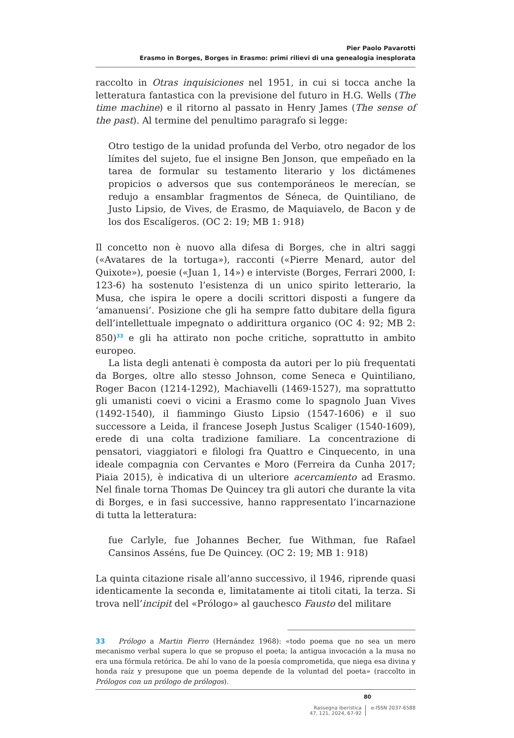Pier Paolo Pavarotti
Erasmo in Borges, Borges in Erasmo: primi rilievi di una genealogia inesplorata
raccolto in Otras inquisiciones nel 1951, in cui si tocca anche la letteratura fantastica con la previsione del futuro in H.G. Wells (The time machine) e il ritorno al passato in Henry James (The sense of the past). Al termine del penultimo paragrafo si legge:
Otro testigo de la unidad profunda del Verbo, otro negador de los límites del sujeto, fue el insigne Ben Jonson, que empeñado en la tarea de formular su testamento literario y los dictámenes propicios o adversos que sus contemporáneos le merecían, se redujo a ensamblar fragmentos de Séneca, de Quintiliano, de Justo Lipsio, de Vives, de Erasmo, de Maquiavelo, de Bacon y de los dos Escalígeros. (OC 2: 19; MB 1: 918)
Il concetto non è nuovo alla difesa di Borges, che in altri saggi («Avatares de la tortuga»), racconti («Pierre Menard, autor del Quixote»), poesie («Juan 1, 14») e interviste (Borges, Ferrari 2000, I: 123-6) ha sostenuto l’esistenza di un unico spirito letterario, la Musa, che ispira le opere a docili scrittori disposti a fungere da ‘amanuensi’. Posizione che gli ha sempre fatto dubitare della figura dell’intellettuale impegnato o addirittura organico (OC 4: 92; MB 2: 850)<sup>33</sup> e gli ha attirato non poche critiche, soprattutto in ambito europeo.
La lista degli antenati è composta da autori per lo più frequentati da Borges, oltre allo stesso Johnson, come Seneca e Quintiliano, Roger Bacon (1214-1292), Machiavelli (1469-1527), ma soprattutto gli umanisti coevi o vicini a Erasmo come lo spagnolo Juan Vives (1492-1540), il fiammingo Giusto Lipsio (1547-1606) e il suo successore a Leida, il francese Joseph Justus Scaliger (1540-1609), erede di una colta tradizione familiare. La concentrazione di pensatori, viaggiatori e filologi fra Quattro e Cinquecento, in una ideale compagnia con Cervantes e Moro (Ferreira da Cunha 2017; Piaia 2015), è indicativa di un ulteriore acercamiento ad Erasmo. Nel finale torna Thomas De Quincey tra gli autori che durante la vita di Borges, e in fasi successive, hanno rappresentato l’incarnazione di tutta la letteratura:
fue Carlyle, fue Johannes Becher, fue Withman, fue Rafael Cansinos Asséns, fue De Quincey. (OC 2: 19; MB 1: 918)
La quinta citazione risale all’anno successivo, il 1946, riprende quasi identicamente la seconda e, limitatamente ai titoli citati, la terza. Si trova nell’incipit del «Prólogo» al gauchesco Fausto del militare
33 Prólogo a Martin Fierro (Hernández 1968): «todo poema que no sea un mero mecanismo verbal supera lo que se propuso el poeta; la antigua invocación a la musa no era una fórmula retórica. De ahí lo vano de la poesía comprometida, que niega esa divina y honda raíz y presupone que un poema depende de la voluntad del poeta» (raccolto in Prólogos con un prólogo de prólogos).
80
Rassegna iberistica
47, 121, 2024, 67-92
e-ISSN 2037-6588